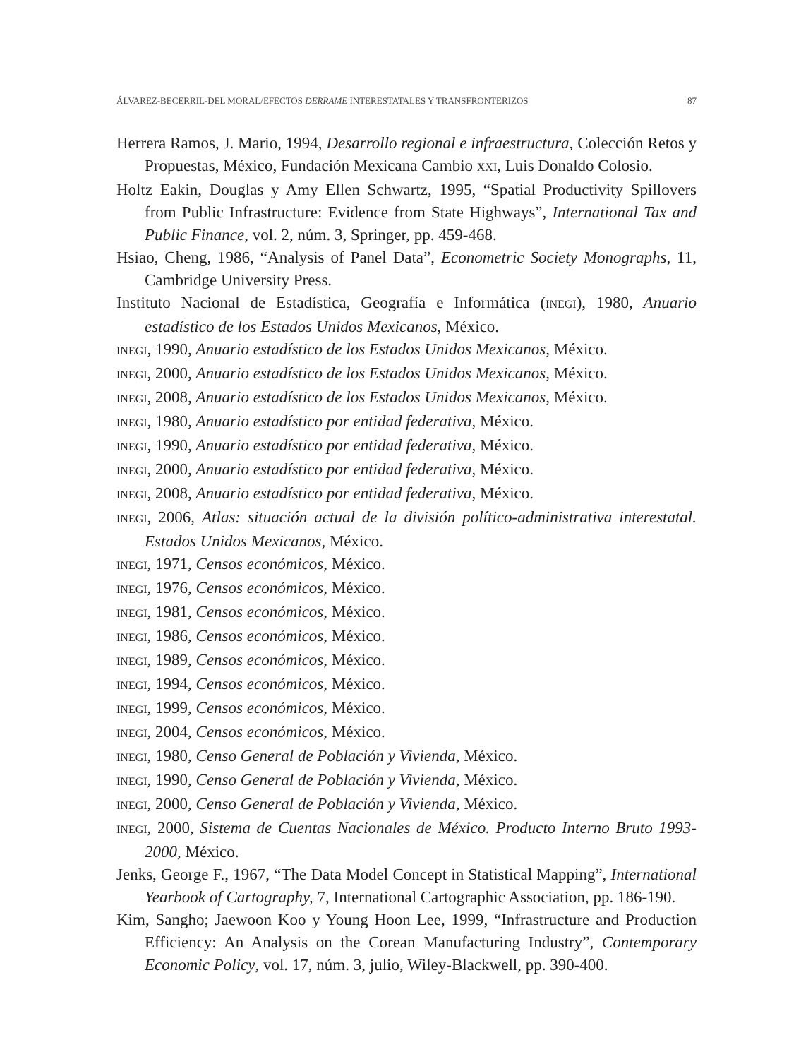ÁLVAREZ-BECERRIL-DEL MORAL/EFECTOS DERRAME INTERESTATALES Y TRANSFRONTERIZOS 87
Herrera Ramos, J. Mario, 1994, Desarrollo regional e infraestructura, Colección Retos y Propuestas, México, Fundación Mexicana Cambio XXI, Luis Donaldo Colosio.
Holtz Eakin, Douglas y Amy Ellen Schwartz, 1995, “Spatial Productivity Spillovers from Public Infrastructure: Evidence from State Highways”, International Tax and Public Finance, vol. 2, núm. 3, Springer, pp. 459-468.
Hsiao, Cheng, 1986, “Analysis of Panel Data”, Econometric Society Monographs, 11, Cambridge University Press.
Instituto Nacional de Estadística, Geografía e Informática (INEGI), 1980, Anuario estadístico de los Estados Unidos Mexicanos, México.
INEGI, 1990, Anuario estadístico de los Estados Unidos Mexicanos, México.
INEGI, 2000, Anuario estadístico de los Estados Unidos Mexicanos, México.
INEGI, 2008, Anuario estadístico de los Estados Unidos Mexicanos, México.
INEGI, 1980, Anuario estadístico por entidad federativa, México.
INEGI, 1990, Anuario estadístico por entidad federativa, México.
INEGI, 2000, Anuario estadístico por entidad federativa, México.
INEGI, 2008, Anuario estadístico por entidad federativa, México.
INEGI, 2006, Atlas: situación actual de la división político-administrativa interestatal. Estados Unidos Mexicanos, México.
INEGI, 1971, Censos económicos, México.
INEGI, 1976, Censos económicos, México.
INEGI, 1981, Censos económicos, México.
INEGI, 1986, Censos económicos, México.
INEGI, 1989, Censos económicos, México.
INEGI, 1994, Censos económicos, México.
INEGI, 1999, Censos económicos, México.
INEGI, 2004, Censos económicos, México.
INEGI, 1980, Censo General de Población y Vivienda, México.
INEGI, 1990, Censo General de Población y Vivienda, México.
INEGI, 2000, Censo General de Población y Vivienda, México.
INEGI, 2000, Sistema de Cuentas Nacionales de México. Producto Interno Bruto 1993-2000, México.
Jenks, George F., 1967, “The Data Model Concept in Statistical Mapping”, International Yearbook of Cartography, 7, International Cartographic Association, pp. 186-190.
Kim, Sangho; Jaewoon Koo y Young Hoon Lee, 1999, “Infrastructure and Production Efficiency: An Analysis on the Corean Manufacturing Industry”, Contemporary Economic Policy, vol. 17, núm. 3, julio, Wiley-Blackwell, pp. 390-400.